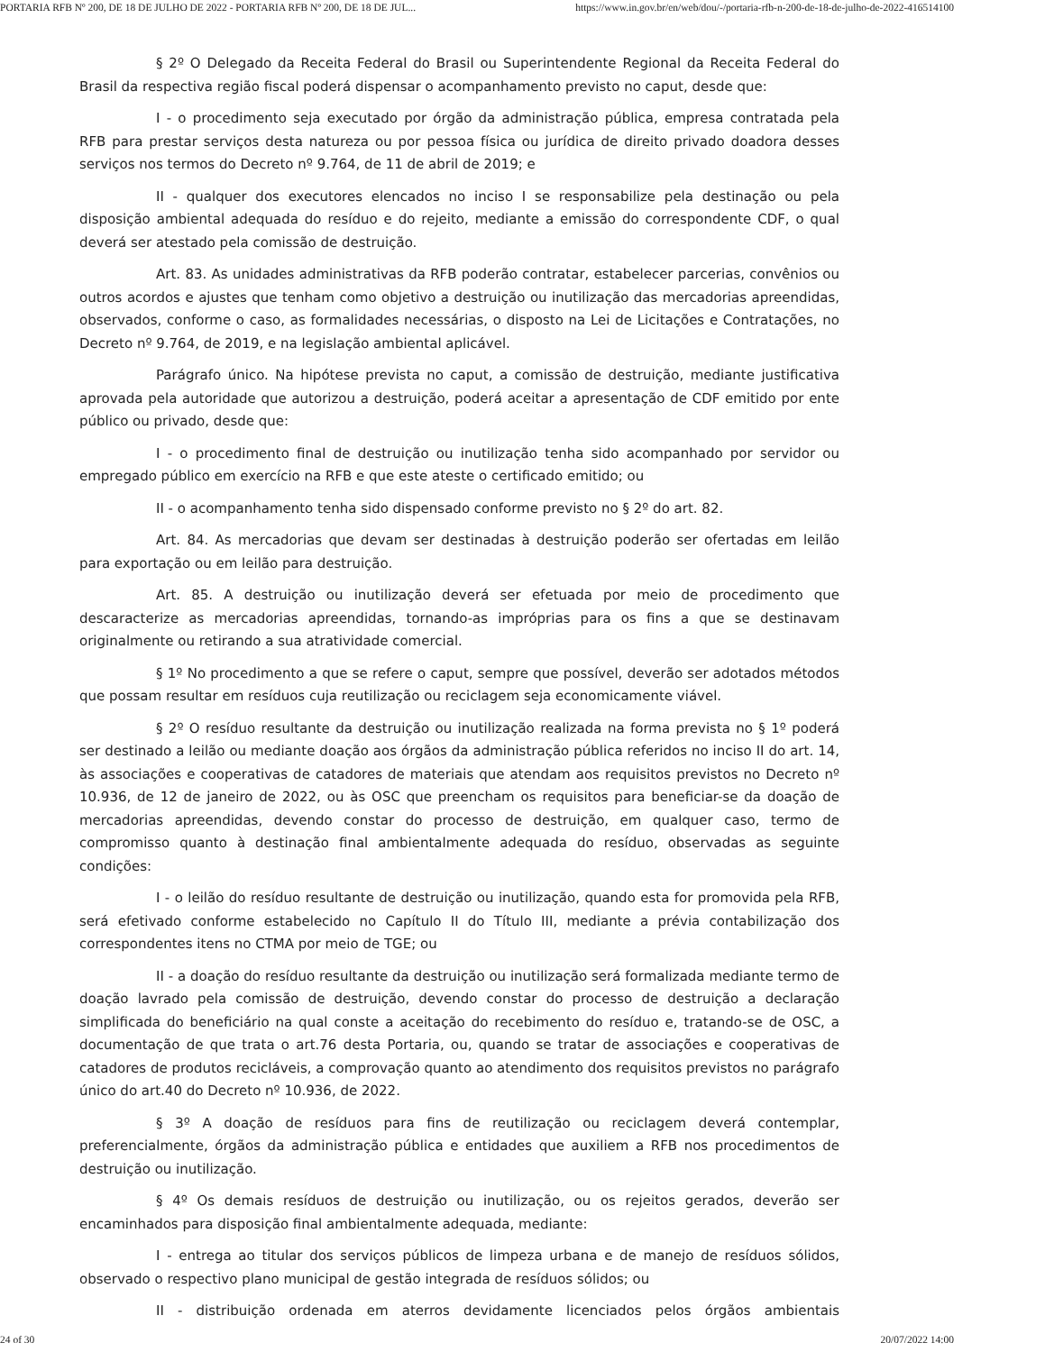PORTARIA RFB Nº 200, DE 18 DE JULHO DE 2022 - PORTARIA RFB Nº 200, DE 18 DE JUL... https://www.in.gov.br/en/web/dou/-/portaria-rfb-n-200-de-18-de-julho-de-2022-416514100
§ 2º O Delegado da Receita Federal do Brasil ou Superintendente Regional da Receita Federal do Brasil da respectiva região fiscal poderá dispensar o acompanhamento previsto no caput, desde que:
I - o procedimento seja executado por órgão da administração pública, empresa contratada pela RFB para prestar serviços desta natureza ou por pessoa física ou jurídica de direito privado doadora desses serviços nos termos do Decreto nº 9.764, de 11 de abril de 2019; e
II - qualquer dos executores elencados no inciso I se responsabilize pela destinação ou pela disposição ambiental adequada do resíduo e do rejeito, mediante a emissão do correspondente CDF, o qual deverá ser atestado pela comissão de destruição.
Art. 83. As unidades administrativas da RFB poderão contratar, estabelecer parcerias, convênios ou outros acordos e ajustes que tenham como objetivo a destruição ou inutilização das mercadorias apreendidas, observados, conforme o caso, as formalidades necessárias, o disposto na Lei de Licitações e Contratações, no Decreto nº 9.764, de 2019, e na legislação ambiental aplicável.
Parágrafo único. Na hipótese prevista no caput, a comissão de destruição, mediante justificativa aprovada pela autoridade que autorizou a destruição, poderá aceitar a apresentação de CDF emitido por ente público ou privado, desde que:
I - o procedimento final de destruição ou inutilização tenha sido acompanhado por servidor ou empregado público em exercício na RFB e que este ateste o certificado emitido; ou
II - o acompanhamento tenha sido dispensado conforme previsto no § 2º do art. 82.
Art. 84. As mercadorias que devam ser destinadas à destruição poderão ser ofertadas em leilão para exportação ou em leilão para destruição.
Art. 85. A destruição ou inutilização deverá ser efetuada por meio de procedimento que descaracterize as mercadorias apreendidas, tornando-as impróprias para os fins a que se destinavam originalmente ou retirando a sua atratividade comercial.
§ 1º No procedimento a que se refere o caput, sempre que possível, deverão ser adotados métodos que possam resultar em resíduos cuja reutilização ou reciclagem seja economicamente viável.
§ 2º O resíduo resultante da destruição ou inutilização realizada na forma prevista no § 1º poderá ser destinado a leilão ou mediante doação aos órgãos da administração pública referidos no inciso II do art. 14, às associações e cooperativas de catadores de materiais que atendam aos requisitos previstos no Decreto nº 10.936, de 12 de janeiro de 2022, ou às OSC que preencham os requisitos para beneficiar-se da doação de mercadorias apreendidas, devendo constar do processo de destruição, em qualquer caso, termo de compromisso quanto à destinação final ambientalmente adequada do resíduo, observadas as seguinte condições:
I - o leilão do resíduo resultante de destruição ou inutilização, quando esta for promovida pela RFB, será efetivado conforme estabelecido no Capítulo II do Título III, mediante a prévia contabilização dos correspondentes itens no CTMA por meio de TGE; ou
II - a doação do resíduo resultante da destruição ou inutilização será formalizada mediante termo de doação lavrado pela comissão de destruição, devendo constar do processo de destruição a declaração simplificada do beneficiário na qual conste a aceitação do recebimento do resíduo e, tratando-se de OSC, a documentação de que trata o art.76 desta Portaria, ou, quando se tratar de associações e cooperativas de catadores de produtos recicláveis, a comprovação quanto ao atendimento dos requisitos previstos no parágrafo único do art.40 do Decreto nº 10.936, de 2022.
§ 3º A doação de resíduos para fins de reutilização ou reciclagem deverá contemplar, preferencialmente, órgãos da administração pública e entidades que auxiliem a RFB nos procedimentos de destruição ou inutilização.
§ 4º Os demais resíduos de destruição ou inutilização, ou os rejeitos gerados, deverão ser encaminhados para disposição final ambientalmente adequada, mediante:
I - entrega ao titular dos serviços públicos de limpeza urbana e de manejo de resíduos sólidos, observado o respectivo plano municipal de gestão integrada de resíduos sólidos; ou
II - distribuição ordenada em aterros devidamente licenciados pelos órgãos ambientais
24 of 30 20/07/2022 14:00